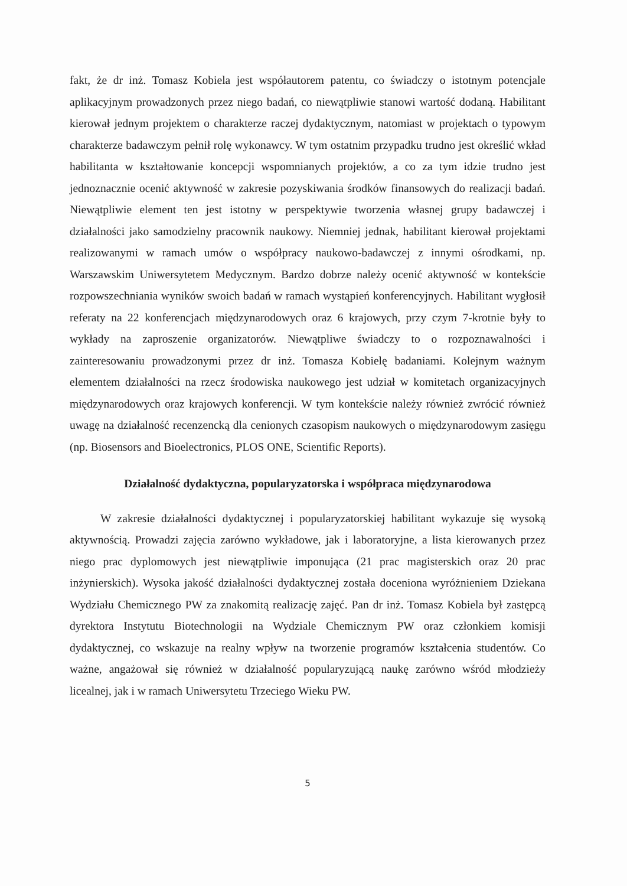fakt, że dr inż. Tomasz Kobiela jest współautorem patentu, co świadczy o istotnym potencjale aplikacyjnym prowadzonych przez niego badań, co niewątpliwie stanowi wartość dodaną. Habilitant kierował jednym projektem o charakterze raczej dydaktycznym, natomiast w projektach o typowym charakterze badawczym pełnił rolę wykonawcy. W tym ostatnim przypadku trudno jest określić wkład habilitanta w kształtowanie koncepcji wspomnianych projektów, a co za tym idzie trudno jest jednoznacznie ocenić aktywność w zakresie pozyskiwania środków finansowych do realizacji badań. Niewątpliwie element ten jest istotny w perspektywie tworzenia własnej grupy badawczej i działalności jako samodzielny pracownik naukowy. Niemniej jednak, habilitant kierował projektami realizowanymi w ramach umów o współpracy naukowo-badawczej z innymi ośrodkami, np. Warszawskim Uniwersytetem Medycznym. Bardzo dobrze należy ocenić aktywność w kontekście rozpowszechniania wyników swoich badań w ramach wystąpień konferencyjnych. Habilitant wygłosił referaty na 22 konferencjach międzynarodowych oraz 6 krajowych, przy czym 7-krotnie były to wykłady na zaproszenie organizatorów. Niewątpliwe świadczy to o rozpoznawalności i zainteresowaniu prowadzonymi przez dr inż. Tomasza Kobielę badaniami. Kolejnym ważnym elementem działalności na rzecz środowiska naukowego jest udział w komitetach organizacyjnych międzynarodowych oraz krajowych konferencji. W tym kontekście należy również zwrócić również uwagę na działalność recenzencką dla cenionych czasopism naukowych o międzynarodowym zasięgu (np. Biosensors and Bioelectronics, PLOS ONE, Scientific Reports).
Działalność dydaktyczna, popularyzatorska i współpraca międzynarodowa
W zakresie działalności dydaktycznej i popularyzatorskiej habilitant wykazuje się wysoką aktywnością. Prowadzi zajęcia zarówno wykładowe, jak i laboratoryjne, a lista kierowanych przez niego prac dyplomowych jest niewątpliwie imponująca (21 prac magisterskich oraz 20 prac inżynierskich). Wysoka jakość działalności dydaktycznej została doceniona wyróżnieniem Dziekana Wydziału Chemicznego PW za znakomitą realizację zajęć. Pan dr inż. Tomasz Kobiela był zastępcą dyrektora Instytutu Biotechnologii na Wydziale Chemicznym PW oraz członkiem komisji dydaktycznej, co wskazuje na realny wpływ na tworzenie programów kształcenia studentów. Co ważne, angażował się również w działalność popularyzującą naukę zarówno wśród młodzieży licealnej, jak i w ramach Uniwersytetu Trzeciego Wieku PW.
5